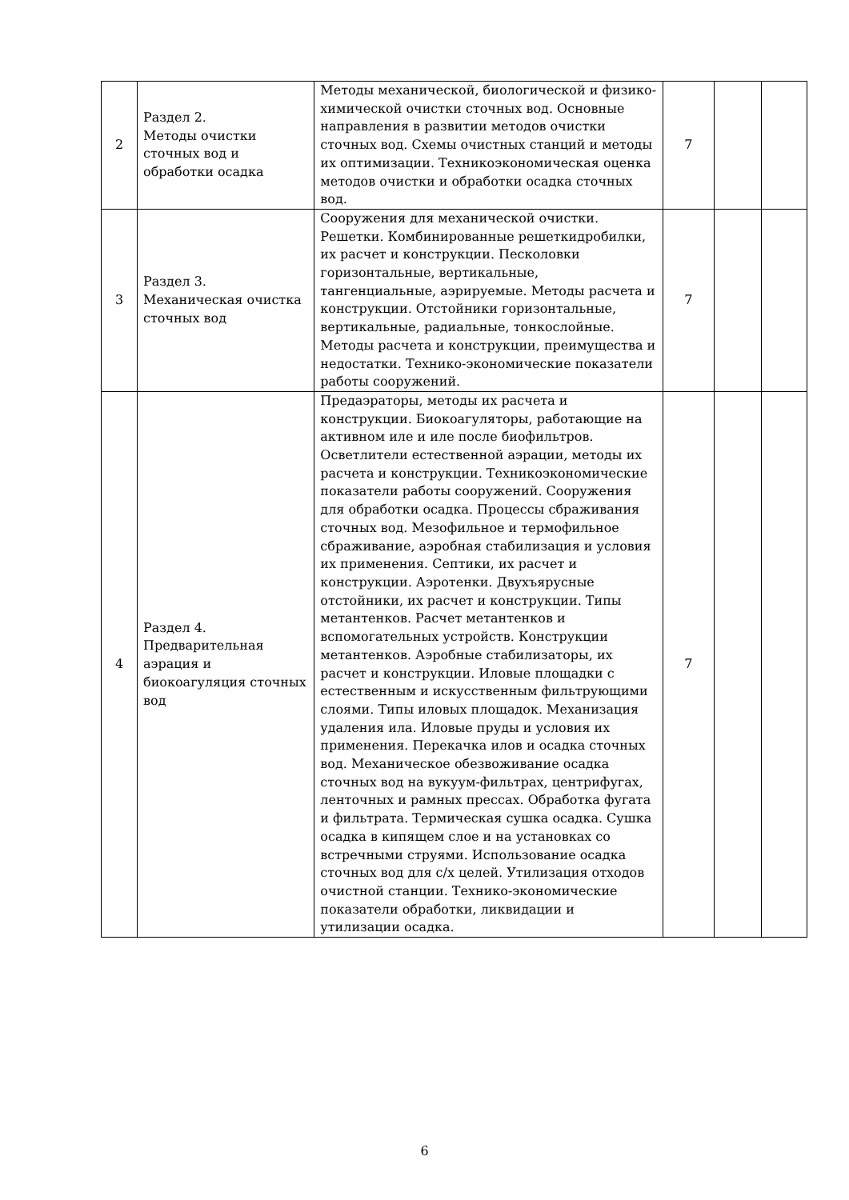| 2 | Раздел 2. Методы очистки сточных вод и обработки осадка | Методы механической, биологической и физико-химической очистки сточных вод. Основные направления в развитии методов очистки сточных вод. Схемы очистных станций и методы их оптимизации. Техникоэкономическая оценка методов очистки и обработки осадка сточных вод. | 7 | | |
| 3 | Раздел 3. Механическая очистка сточных вод | Сооружения для механической очистки. Решетки. Комбинированные решеткидробилки, их расчет и конструкции. Песколовки горизонтальные, вертикальные, тангенциальные, аэрируемые. Методы расчета и конструкции. Отстойники горизонтальные, вертикальные, радиальные, тонкослойные. Методы расчета и конструкции, преимущества и недостатки. Технико-экономические показатели работы сооружений. | 7 | | |
| 4 | Раздел 4. Предварительная аэрация и биокоагуляция сточных вод | Предаэраторы, методы их расчета и конструкции. Биокоагуляторы, работающие на активном иле и иле после биофильтров. Осветлители естественной аэрации, методы их расчета и конструкции. Техникоэкономические показатели работы сооружений. Сооружения для обработки осадка. Процессы сбраживания сточных вод. Мезофильное и термофильное сбраживание, аэробная стабилизация и условия их применения. Септики, их расчет и конструкции. Аэротенки. Двухъярусные отстойники, их расчет и конструкции. Типы метантенков. Расчет метантенков и вспомогательных устройств. Конструкции метантенков. Аэробные стабилизаторы, их расчет и конструкции. Иловые площадки с естественным и искусственным фильтрующими слоями. Типы иловых площадок. Механизация удаления ила. Иловые пруды и условия их применения. Перекачка илов и осадка сточных вод. Механическое обезвоживание осадка сточных вод на вукуум-фильтрах, центрифугах, ленточных и рамных прессах. Обработка фугата и фильтрата. Термическая сушка осадка. Сушка осадка в кипящем слое и на установках со встречными струями. Использование осадка сточных вод для с/х целей. Утилизация отходов очистной станции. Технико-экономические показатели обработки, ликвидации и утилизации осадка. | 7 | | |
6